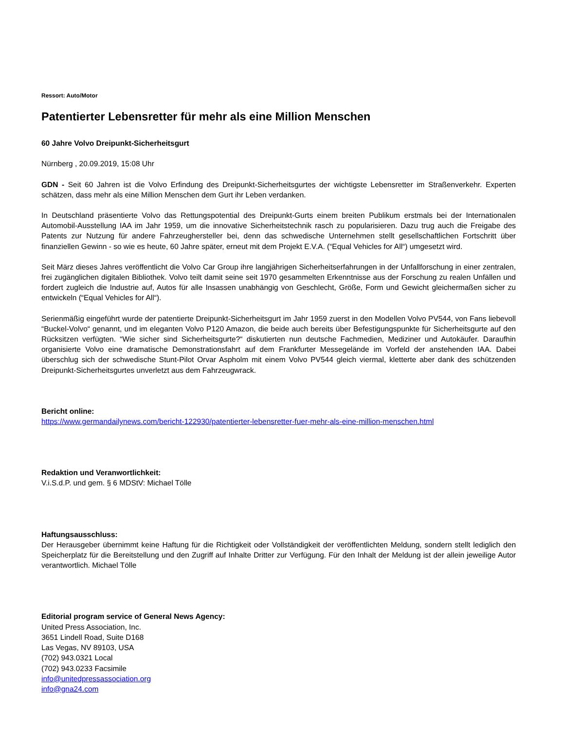Ressort: Auto/Motor
Patentierter Lebensretter für mehr als eine Million Menschen
60 Jahre Volvo Dreipunkt-Sicherheitsgurt
Nürnberg , 20.09.2019, 15:08 Uhr
GDN - Seit 60 Jahren ist die Volvo Erfindung des Dreipunkt-Sicherheitsgurtes der wichtigste Lebensretter im Straßenverkehr. Experten schätzen, dass mehr als eine Million Menschen dem Gurt ihr Leben verdanken.
In Deutschland präsentierte Volvo das Rettungspotential des Dreipunkt-Gurts einem breiten Publikum erstmals bei der Internationalen Automobil-Ausstellung IAA im Jahr 1959, um die innovative Sicherheitstechnik rasch zu popularisieren. Dazu trug auch die Freigabe des Patents zur Nutzung für andere Fahrzeughersteller bei, denn das schwedische Unternehmen stellt gesellschaftlichen Fortschritt über finanziellen Gewinn - so wie es heute, 60 Jahre später, erneut mit dem Projekt E.V.A. (“Equal Vehicles for All“) umgesetzt wird.
Seit März dieses Jahres veröffentlicht die Volvo Car Group ihre langjährigen Sicherheitserfahrungen in der Unfallforschung in einer zentralen, frei zugänglichen digitalen Bibliothek. Volvo teilt damit seine seit 1970 gesammelten Erkenntnisse aus der Forschung zu realen Unfällen und fordert zugleich die Industrie auf, Autos für alle Insassen unabhängig von Geschlecht, Größe, Form und Gewicht gleichermaßen sicher zu entwickeln (“Equal Vehicles for All“).
Serienmäßig eingeführt wurde der patentierte Dreipunkt-Sicherheitsgurt im Jahr 1959 zuerst in den Modellen Volvo PV544, von Fans liebevoll “Buckel-Volvo“ genannt, und im eleganten Volvo P120 Amazon, die beide auch bereits über Befestigungspunkte für Sicherheitsgurte auf den Rücksitzen verfügten. “Wie sicher sind Sicherheitsgurte?“ diskutierten nun deutsche Fachmedien, Mediziner und Autokäufer. Daraufhin organisierte Volvo eine dramatische Demonstrationsfahrt auf dem Frankfurter Messegelände im Vorfeld der anstehenden IAA. Dabei überschlug sich der schwedische Stunt-Pilot Orvar Aspholm mit einem Volvo PV544 gleich viermal, kletterte aber dank des schützenden Dreipunkt-Sicherheitsgurtes unverletzt aus dem Fahrzeugwrack.
Bericht online:
https://www.germandailynews.com/bericht-122930/patentierter-lebensretter-fuer-mehr-als-eine-million-menschen.html
Redaktion und Veranwortlichkeit:
V.i.S.d.P. und gem. § 6 MDStV: Michael Tölle
Haftungsausschluss:
Der Herausgeber übernimmt keine Haftung für die Richtigkeit oder Vollständigkeit der veröffentlichten Meldung, sondern stellt lediglich den Speicherplatz für die Bereitstellung und den Zugriff auf Inhalte Dritter zur Verfügung. Für den Inhalt der Meldung ist der allein jeweilige Autor verantwortlich. Michael Tölle
Editorial program service of General News Agency:
United Press Association, Inc.
3651 Lindell Road, Suite D168
Las Vegas, NV 89103, USA
(702) 943.0321 Local
(702) 943.0233 Facsimile
info@unitedpressassociation.org
info@gna24.com